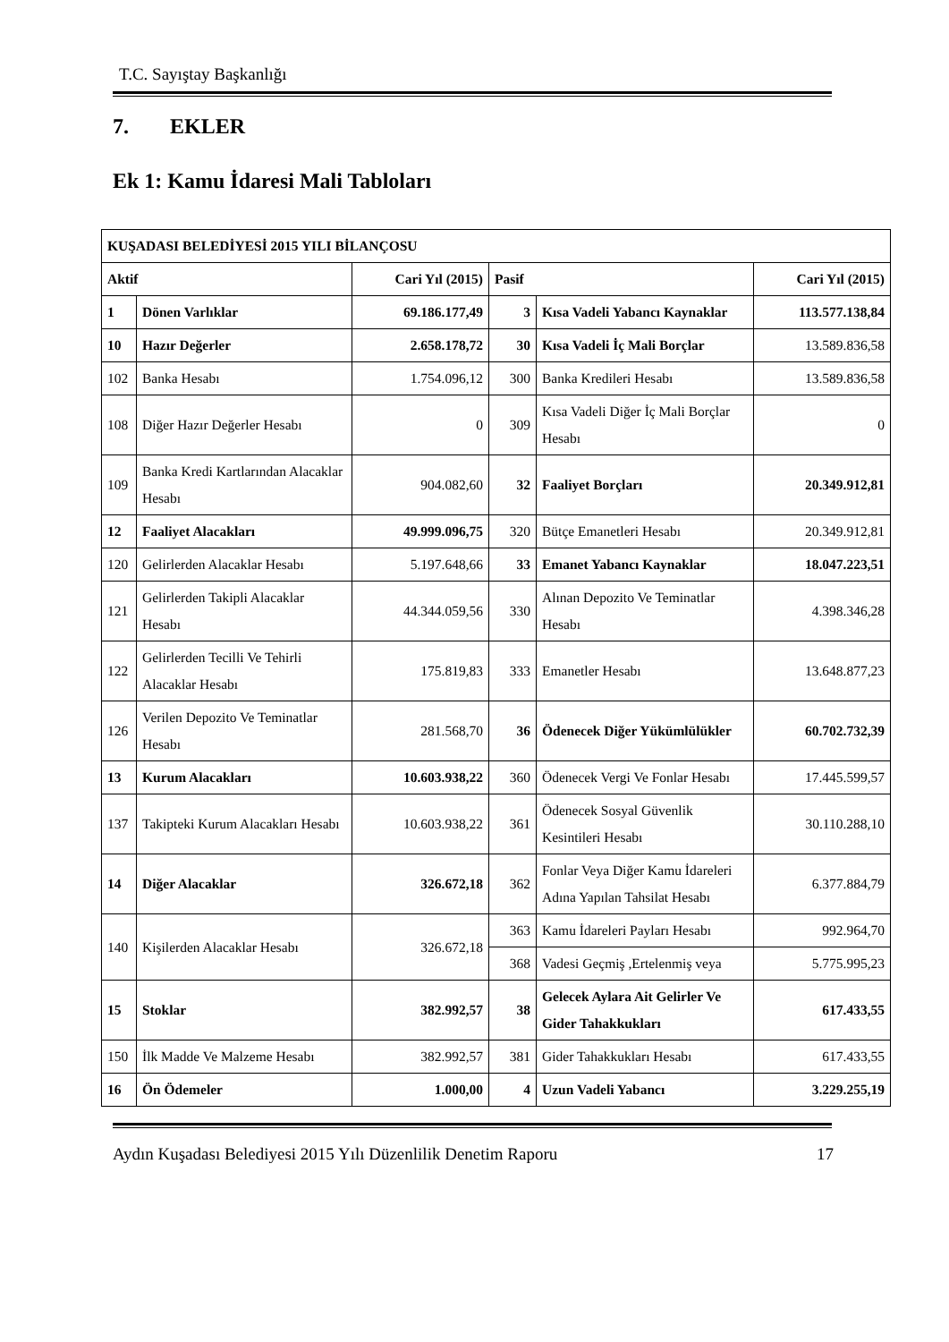T.C. Sayıştay Başkanlığı
7. EKLER
Ek 1: Kamu İdaresi Mali Tabloları
| KUŞADASI BELEDİYESİ 2015 YILI BİLANÇOSU | | | | | |
| --- | --- | --- | --- | --- | --- |
| Aktif | | Cari Yıl (2015) | Pasif | | Cari Yıl (2015) |
| 1 | Dönen Varlıklar | 69.186.177,49 | 3 | Kısa Vadeli Yabancı Kaynaklar | 113.577.138,84 |
| 10 | Hazır Değerler | 2.658.178,72 | 30 | Kısa Vadeli İç Mali Borçlar | 13.589.836,58 |
| 102 | Banka Hesabı | 1.754.096,12 | 300 | Banka Kredileri Hesabı | 13.589.836,58 |
| 108 | Diğer Hazır Değerler Hesabı | 0 | 309 | Kısa Vadeli Diğer İç Mali Borçlar Hesabı | 0 |
| 109 | Banka Kredi Kartlarından Alacaklar Hesabı | 904.082,60 | 32 | Faaliyet Borçları | 20.349.912,81 |
| 12 | Faaliyet Alacakları | 49.999.096,75 | 320 | Bütçe Emanetleri Hesabı | 20.349.912,81 |
| 120 | Gelirlerden Alacaklar Hesabı | 5.197.648,66 | 33 | Emanet Yabancı Kaynaklar | 18.047.223,51 |
| 121 | Gelirlerden Takipli Alacaklar Hesabı | 44.344.059,56 | 330 | Alınan Depozito Ve Teminatlar Hesabı | 4.398.346,28 |
| 122 | Gelirlerden Tecilli Ve Tehirli Alacaklar Hesabı | 175.819,83 | 333 | Emanetler Hesabı | 13.648.877,23 |
| 126 | Verilen Depozito Ve Teminatlar Hesabı | 281.568,70 | 36 | Ödenecek Diğer Yükümlülükler | 60.702.732,39 |
| 13 | Kurum Alacakları | 10.603.938,22 | 360 | Ödenecek Vergi Ve Fonlar Hesabı | 17.445.599,57 |
| 137 | Takipteki Kurum Alacakları Hesabı | 10.603.938,22 | 361 | Ödenecek Sosyal Güvenlik Kesintileri Hesabı | 30.110.288,10 |
| 14 | Diğer Alacaklar | 326.672,18 | 362 | Fonlar Veya Diğer Kamu İdareleri Adına Yapılan Tahsilat Hesabı | 6.377.884,79 |
| 140 | Kişilerden Alacaklar Hesabı | 326.672,18 | 363 | Kamu İdareleri Payları Hesabı | 992.964,70 |
| | | | 368 | Vadesi Geçmiş ,Ertelenmiş veya | 5.775.995,23 |
| 15 | Stoklar | 382.992,57 | 38 | Gelecek Aylara Ait Gelirler Ve Gider Tahakkukları | 617.433,55 |
| 150 | İlk Madde Ve Malzeme Hesabı | 382.992,57 | 381 | Gider Tahakkukları Hesabı | 617.433,55 |
| 16 | Ön Ödemeler | 1.000,00 | 4 | Uzun Vadeli Yabancı | 3.229.255,19 |
Aydın Kuşadası Belediyesi 2015 Yılı Düzenlilik Denetim Raporu 17